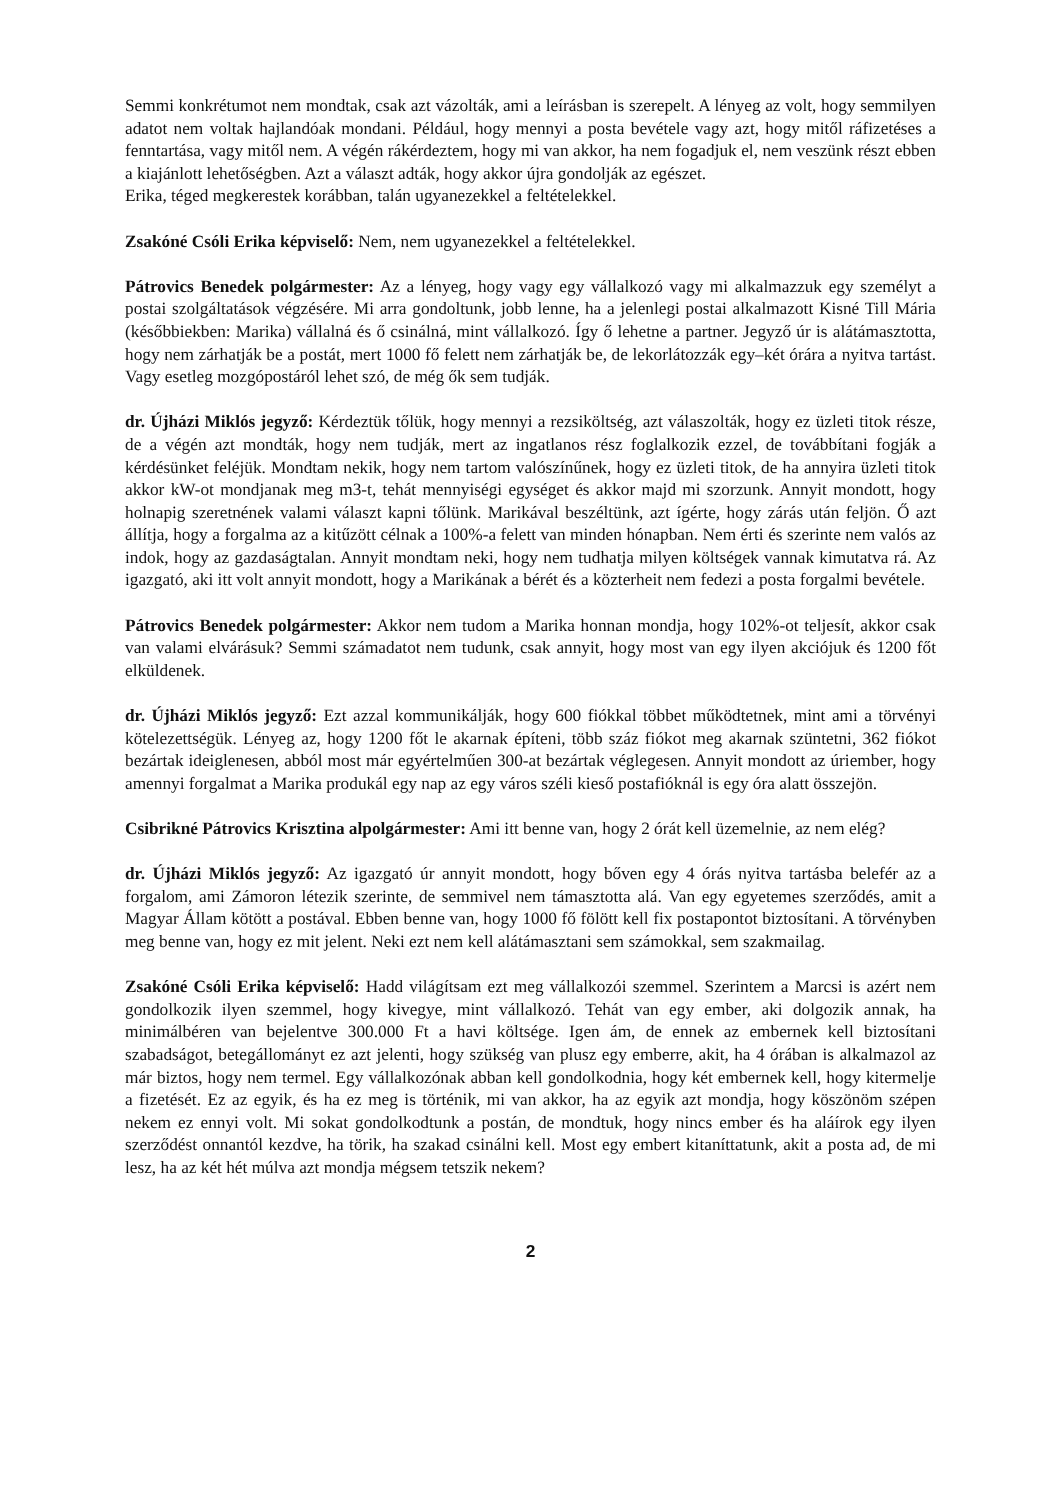Semmi konkrétumot nem mondtak, csak azt vázolták, ami a leírásban is szerepelt. A lényeg az volt, hogy semmilyen adatot nem voltak hajlandóak mondani. Például, hogy mennyi a posta bevétele vagy azt, hogy mitől ráfizetéses a fenntartása, vagy mitől nem. A végén rákérdeztem, hogy mi van akkor, ha nem fogadjuk el, nem veszünk részt ebben a kiajánlott lehetőségben. Azt a választ adták, hogy akkor újra gondolják az egészet.
Erika, téged megkerestek korábban, talán ugyanezekkel a feltételekkel.
Zsakóné Csóli Erika képviselő: Nem, nem ugyanezekkel a feltételekkel.
Pátrovics Benedek polgármester: Az a lényeg, hogy vagy egy vállalkozó vagy mi alkalmazzuk egy személyt a postai szolgáltatások végzésére. Mi arra gondoltunk, jobb lenne, ha a jelenlegi postai alkalmazott Kisné Till Mária (későbbiekben: Marika) vállalná és ő csinálná, mint vállalkozó. Így ő lehetne a partner. Jegyző úr is alátámasztotta, hogy nem zárhatják be a postát, mert 1000 fő felett nem zárhatják be, de lekorlátozzák egy–két órára a nyitva tartást. Vagy esetleg mozgópostáról lehet szó, de még ők sem tudják.
dr. Újházi Miklós jegyző: Kérdeztük tőlük, hogy mennyi a rezsiköltség, azt válaszolták, hogy ez üzleti titok része, de a végén azt mondták, hogy nem tudják, mert az ingatlanos rész foglalkozik ezzel, de továbbítani fogják a kérdésünket feléjük. Mondtam nekik, hogy nem tartom valószínűnek, hogy ez üzleti titok, de ha annyira üzleti titok akkor kW-ot mondjanak meg m3-t, tehát mennyiségi egységet és akkor majd mi szorzunk. Annyit mondott, hogy holnapig szeretnének valami választ kapni tőlünk. Marikával beszéltünk, azt ígérte, hogy zárás után feljön. Ő azt állítja, hogy a forgalma az a kitűzött célnak a 100%-a felett van minden hónapban. Nem érti és szerinte nem valós az indok, hogy az gazdaságtalan. Annyit mondtam neki, hogy nem tudhatja milyen költségek vannak kimutatva rá. Az igazgató, aki itt volt annyit mondott, hogy a Marikának a bérét és a közterheit nem fedezi a posta forgalmi bevétele.
Pátrovics Benedek polgármester: Akkor nem tudom a Marika honnan mondja, hogy 102%-ot teljesít, akkor csak van valami elvárásuk? Semmi számadatot nem tudunk, csak annyit, hogy most van egy ilyen akciójuk és 1200 főt elküldenek.
dr. Újházi Miklós jegyző: Ezt azzal kommunikálják, hogy 600 fiókkal többet működtetnek, mint ami a törvényi kötelezettségük. Lényeg az, hogy 1200 főt le akarnak építeni, több száz fiókot meg akarnak szüntetni, 362 fiókot bezártak ideiglenesen, abból most már egyértelműen 300-at bezártak véglegesen. Annyit mondott az úriember, hogy amennyi forgalmat a Marika produkál egy nap az egy város széli kieső postafióknál is egy óra alatt összejön.
Csibrikné Pátrovics Krisztina alpolgármester: Ami itt benne van, hogy 2 órát kell üzemelnie, az nem elég?
dr. Újházi Miklós jegyző: Az igazgató úr annyit mondott, hogy bőven egy 4 órás nyitva tartásba belefér az a forgalom, ami Zámoron létezik szerinte, de semmivel nem támasztotta alá. Van egy egyetemes szerződés, amit a Magyar Állam kötött a postával. Ebben benne van, hogy 1000 fő fölött kell fix postapontot biztosítani. A törvényben meg benne van, hogy ez mit jelent. Neki ezt nem kell alátámasztani sem számokkal, sem szakmailag.
Zsakóné Csóli Erika képviselő: Hadd világítsam ezt meg vállalkozói szemmel. Szerintem a Marcsi is azért nem gondolkozik ilyen szemmel, hogy kivegye, mint vállalkozó. Tehát van egy ember, aki dolgozik annak, ha minimálbéren van bejelentve 300.000 Ft a havi költsége. Igen ám, de ennek az embernek kell biztosítani szabadságot, betegállományt ez azt jelenti, hogy szükség van plusz egy emberre, akit, ha 4 órában is alkalmazol az már biztos, hogy nem termel. Egy vállalkozónak abban kell gondolkodnia, hogy két embernek kell, hogy kitermelje a fizetését. Ez az egyik, és ha ez meg is történik, mi van akkor, ha az egyik azt mondja, hogy köszönöm szépen nekem ez ennyi volt. Mi sokat gondolkodtunk a postán, de mondtuk, hogy nincs ember és ha aláírok egy ilyen szerződést onnantól kezdve, ha törik, ha szakad csinálni kell. Most egy embert kitaníttatunk, akit a posta ad, de mi lesz, ha az két hét múlva azt mondja mégsem tetszik nekem?
2